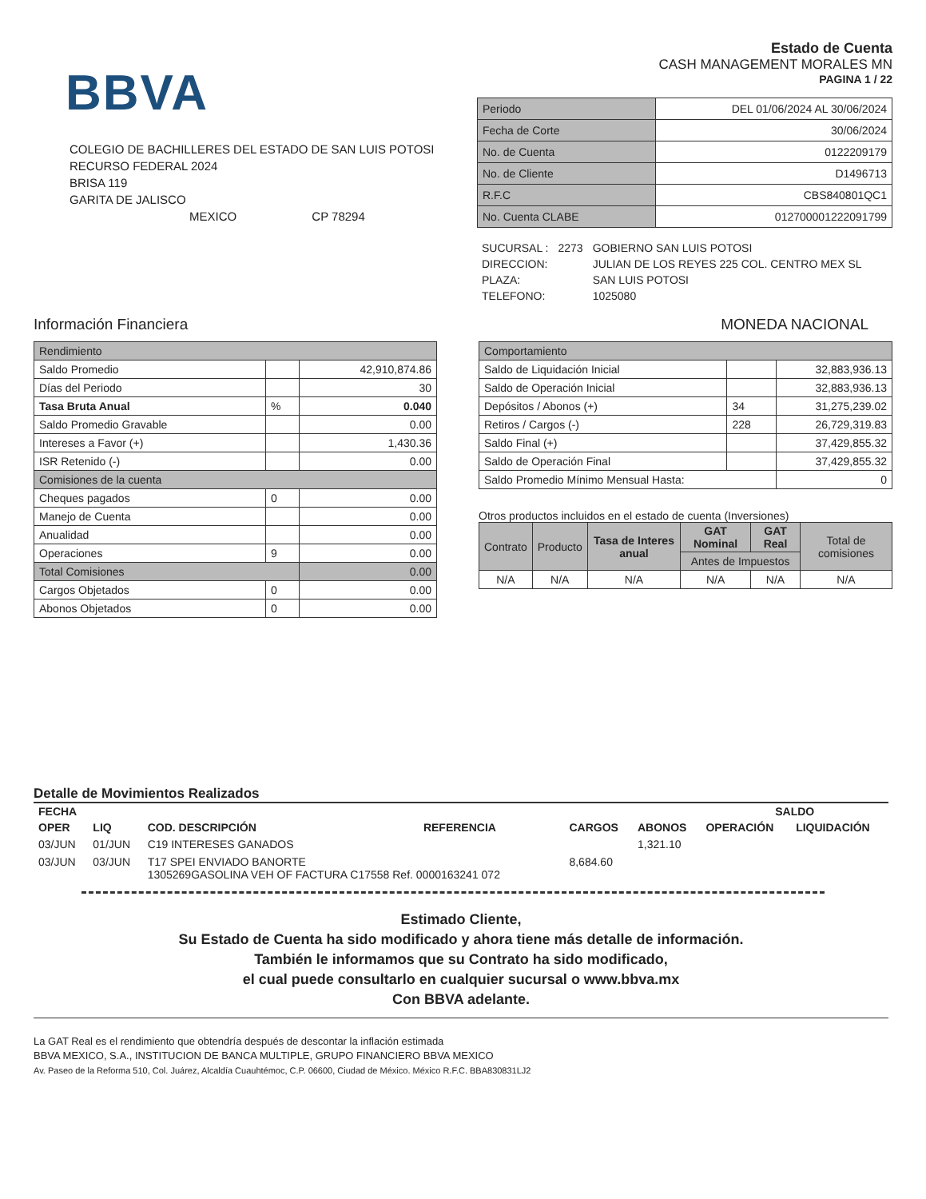BBVA
COLEGIO DE BACHILLERES DEL ESTADO DE SAN LUIS POTOSI
RECURSO FEDERAL 2024
BRISA 119
GARITA DE JALISCO
MEXICO CP 78294
Estado de Cuenta
CASH MANAGEMENT MORALES MN
PAGINA 1 / 22
| Periodo | DEL 01/06/2024 AL 30/06/2024 |
| Fecha de Corte | 30/06/2024 |
| No. de Cuenta | 0122209179 |
| No. de Cliente | D1496713 |
| R.F.C | CBS840801QC1 |
| No. Cuenta CLABE | 012700001222091799 |
| SUCURSAL : | 2273 | GOBIERNO SAN LUIS POTOSI |
| DIRECCION: | | JULIAN DE LOS REYES 225 COL. CENTRO MEX SL |
| PLAZA: | | SAN LUIS POTOSI |
| TELEFONO: | | 1025080 |
Información Financiera MONEDA NACIONAL
| Rendimiento | | |
| Saldo Promedio | | 42,910,874.86 |
| Días del Periodo | | 30 |
| Tasa Bruta Anual | % | 0.040 |
| Saldo Promedio Gravable | | 0.00 |
| Intereses a Favor (+) | | 1,430.36 |
| ISR Retenido (-) | | 0.00 |
| Comisiones de la cuenta | | |
| Cheques pagados | 0 | 0.00 |
| Manejo de Cuenta | | 0.00 |
| Anualidad | | 0.00 |
| Operaciones | 9 | 0.00 |
| Total Comisiones | | 0.00 |
| Cargos Objetados | 0 | 0.00 |
| Abonos Objetados | 0 | 0.00 |
| Comportamiento | | |
| Saldo de Liquidación Inicial | | 32,883,936.13 |
| Saldo de Operación Inicial | | 32,883,936.13 |
| Depósitos / Abonos (+) | 34 | 31,275,239.02 |
| Retiros / Cargos (-) | 228 | 26,729,319.83 |
| Saldo Final (+) | | 37,429,855.32 |
| Saldo de Operación Final | | 37,429,855.32 |
| Saldo Promedio Mínimo Mensual Hasta: | | 0 |
Otros productos incluidos en el estado de cuenta (Inversiones)
| Contrato | Producto | Tasa de Interes anual | GAT Nominal | GAT Real | Total de comisiones |
| | | | Antes de Impuestos | | |
| N/A | N/A | N/A | N/A | N/A | N/A |
Detalle de Movimientos Realizados
| FECHA | | | | | | SALDO | |
| --- | --- | --- | --- | --- | --- | --- | --- |
| OPER | LIQ | COD. DESCRIPCIÓN | REFERENCIA | CARGOS | ABONOS | OPERACIÓN | LIQUIDACIÓN |
| 03/JUN | 01/JUN | C19 INTERESES GANADOS | | | 1,321.10 | | |
| 03/JUN | 03/JUN | T17 SPEI ENVIADO BANORTE 1305269GASOLINA VEH OF FACTURA C17558 Ref. 0000163241 072 | | 8,684.60 | | | |
Estimado Cliente,
Su Estado de Cuenta ha sido modificado y ahora tiene más detalle de información.
También le informamos que su Contrato ha sido modificado,
el cual puede consultarlo en cualquier sucursal o www.bbva.mx
Con BBVA adelante.
La GAT Real es el rendimiento que obtendría después de descontar la inflación estimada
BBVA MEXICO, S.A., INSTITUCION DE BANCA MULTIPLE, GRUPO FINANCIERO BBVA MEXICO
Av. Paseo de la Reforma 510, Col. Juárez, Alcaldía Cuauhtémoc, C.P. 06600, Ciudad de México. México R.F.C. BBA830831LJ2